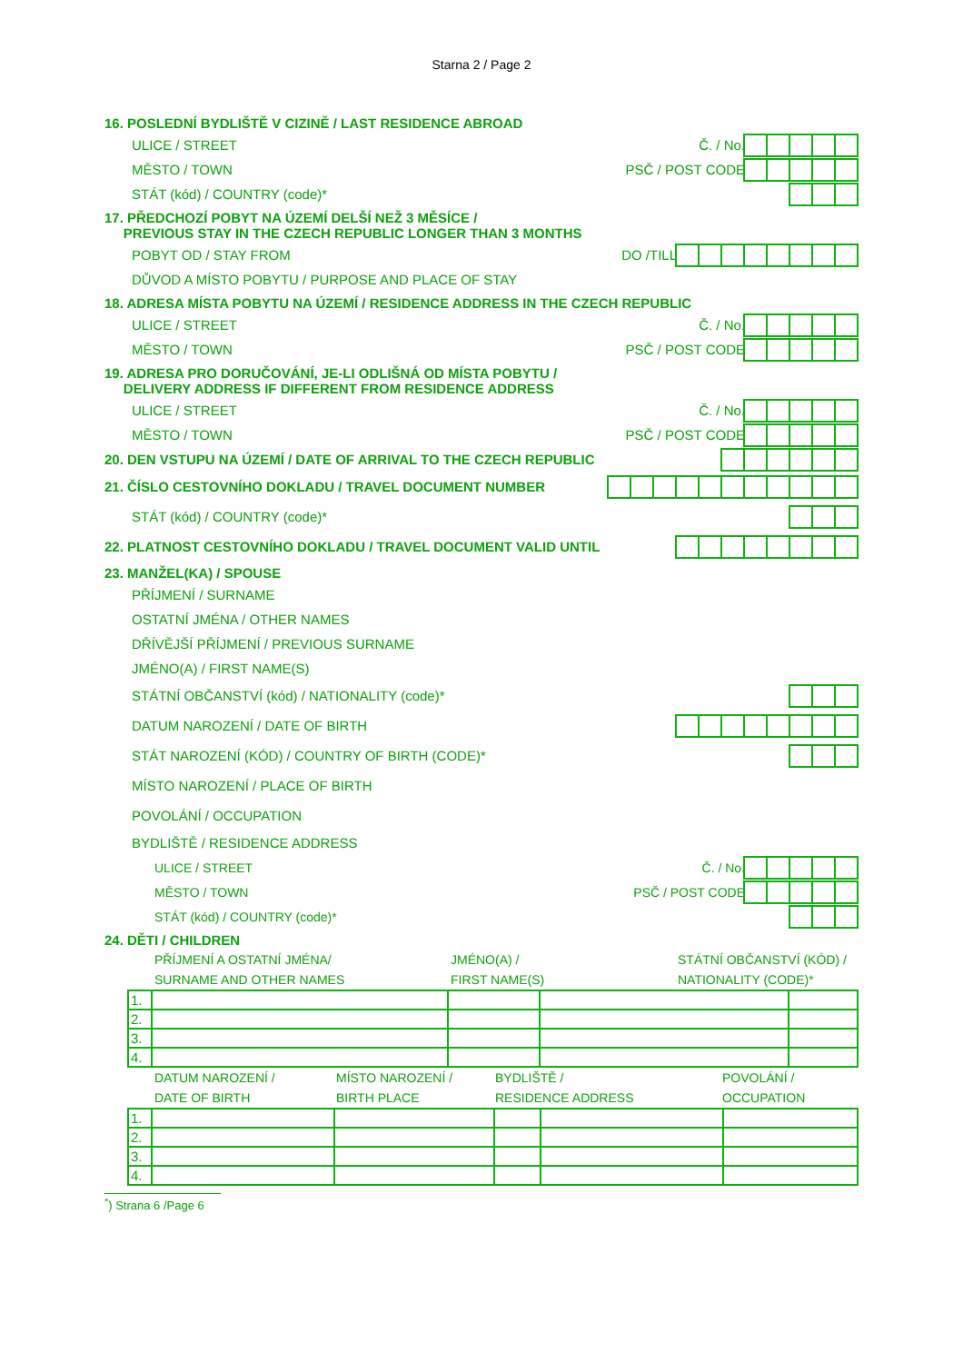Starna 2 / Page 2
16. POSLEDNÍ BYDLIŠTĚ V CIZINĚ / LAST RESIDENCE ABROAD
ULICE / STREET Č. / No.
MĚSTO / TOWN PSČ / POST CODE
STÁT (kód) / COUNTRY (code)*
17. PŘEDCHOZÍ POBYT NA ÚZEMÍ DELŠÍ NEŽ 3 MĚSÍCE /
PREVIOUS STAY IN THE CZECH REPUBLIC LONGER THAN 3 MONTHS
POBYT OD / STAY FROM DO /TILL
DŮVOD A MÍSTO POBYTU / PURPOSE AND PLACE OF STAY
18. ADRESA MÍSTA POBYTU NA ÚZEMÍ / RESIDENCE ADDRESS IN THE CZECH REPUBLIC
ULICE / STREET Č. / No.
MĚSTO / TOWN PSČ / POST CODE
19. ADRESA PRO DORUČOVÁNÍ, JE-LI ODLIŠNÁ OD MÍSTA POBYTU /
DELIVERY ADDRESS IF DIFFERENT FROM RESIDENCE ADDRESS
ULICE / STREET Č. / No.
MĚSTO / TOWN PSČ / POST CODE
20. DEN VSTUPU NA ÚZEMÍ / DATE OF ARRIVAL TO THE CZECH REPUBLIC
21. ČÍSLO CESTOVNÍHO DOKLADU / TRAVEL DOCUMENT NUMBER
STÁT (kód) / COUNTRY (code)*
22. PLATNOST CESTOVNÍHO DOKLADU / TRAVEL DOCUMENT VALID UNTIL
23. MANŽEL(KA) / SPOUSE
PŘÍJMENÍ / SURNAME
OSTATNÍ JMÉNA / OTHER NAMES
DŘÍVĚJŠÍ PŘÍJMENÍ / PREVIOUS SURNAME
JMÉNO(A) / FIRST NAME(S)
STÁTNÍ OBČANSTVÍ (kód) / NATIONALITY (code)*
DATUM NAROZENÍ / DATE OF BIRTH
STÁT NAROZENÍ (KÓD) / COUNTRY OF BIRTH (CODE)*
MÍSTO NAROZENÍ / PLACE OF BIRTH
POVOLÁNÍ / OCCUPATION
BYDLIŠTĚ / RESIDENCE ADDRESS
ULICE / STREET Č. / No.
MĚSTO / TOWN PSČ / POST CODE
STÁT (kód) / COUNTRY (code)*
24. DĚTI / CHILDREN
PŘÍJMENÍ A OSTATNÍ JMÉNA/
SURNAME AND OTHER NAMES JMÉNO(A) /
FIRST NAME(S) STÁTNÍ OBČANSTVÍ (KÓD) /
NATIONALITY (CODE)*
| 1. | | | | |
| 2. | | | | |
| 3. | | | | |
| 4. | | | | |
DATUM NAROZENÍ /
DATE OF BIRTH MÍSTO NAROZENÍ /
BIRTH PLACE BYDLIŠTĚ /
RESIDENCE ADDRESS POVOLÁNÍ /
OCCUPATION
| 1. | | | | | |
| 2. | | | | | |
| 3. | | | | | |
| 4. | | | | | |
<sup>*</sup>) Strana 6 /Page 6